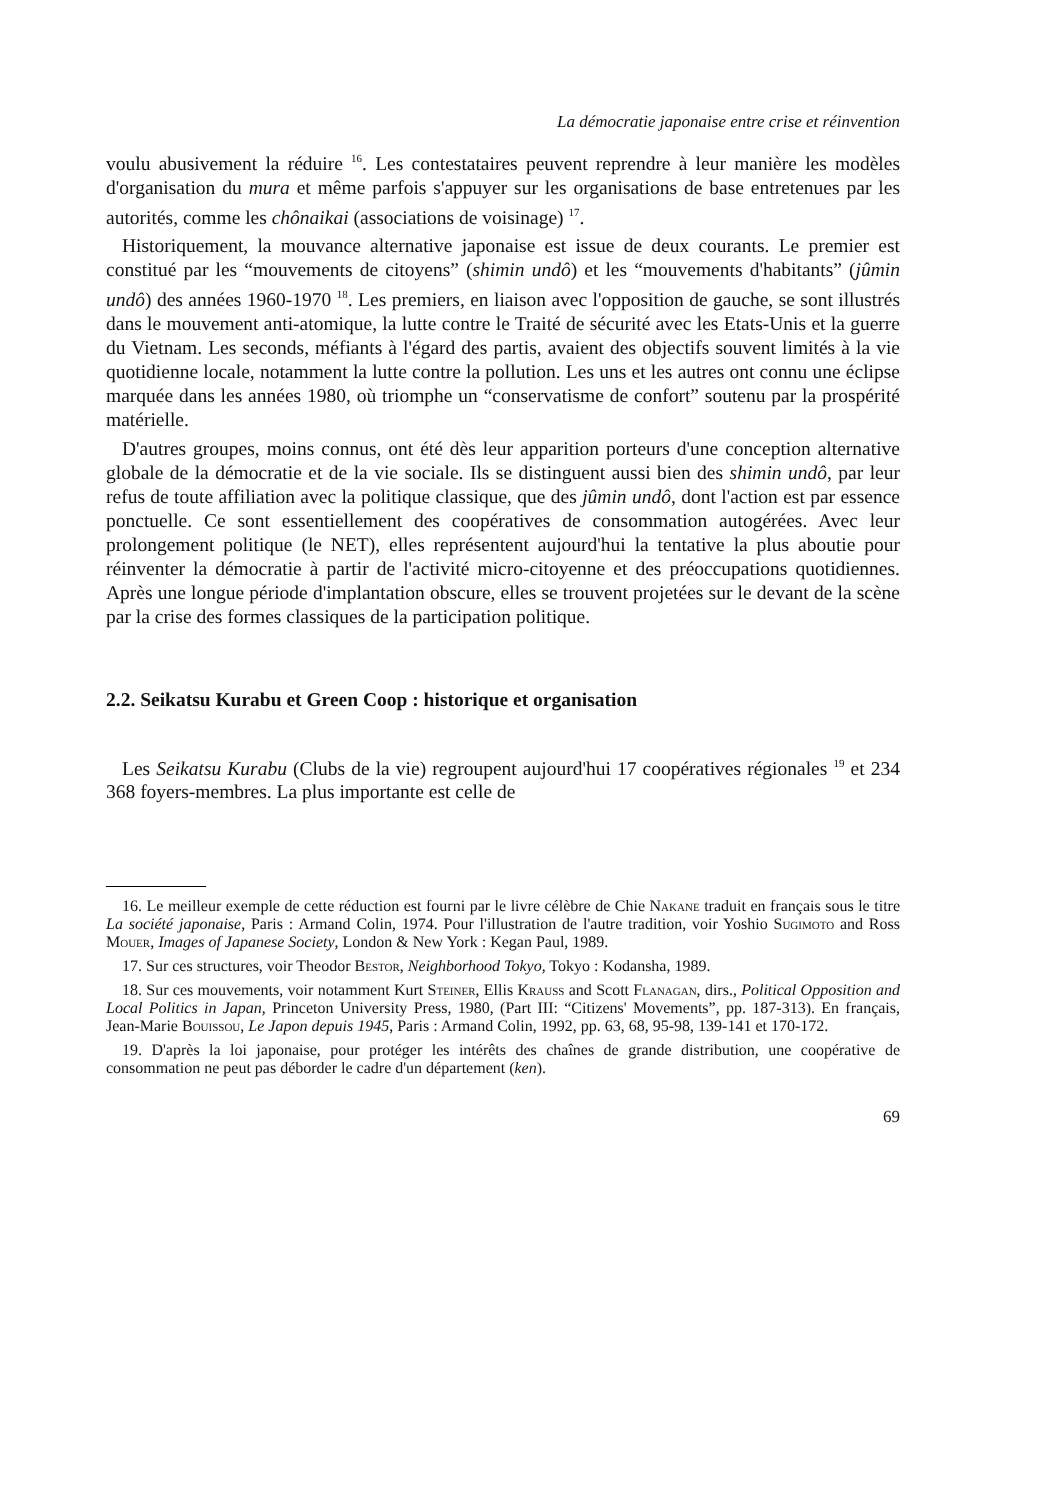La démocratie japonaise entre crise et réinvention
voulu abusivement la réduire <sup>16</sup>. Les contestataires peuvent reprendre à leur manière les modèles d'organisation du mura et même parfois s'appuyer sur les organisations de base entretenues par les autorités, comme les chônaikai (associations de voisinage) <sup>17</sup>.
Historiquement, la mouvance alternative japonaise est issue de deux courants. Le premier est constitué par les “mouvements de citoyens” (shimin undô) et les “mouvements d'habitants” (jûmin undô) des années 1960-1970 <sup>18</sup>. Les premiers, en liaison avec l'opposition de gauche, se sont illustrés dans le mouvement anti-atomique, la lutte contre le Traité de sécurité avec les Etats-Unis et la guerre du Vietnam. Les seconds, méfiants à l'égard des partis, avaient des objectifs souvent limités à la vie quotidienne locale, notamment la lutte contre la pollution. Les uns et les autres ont connu une éclipse marquée dans les années 1980, où triomphe un “conservatisme de confort” soutenu par la prospérité matérielle.
D'autres groupes, moins connus, ont été dès leur apparition porteurs d'une conception alternative globale de la démocratie et de la vie sociale. Ils se distinguent aussi bien des shimin undô, par leur refus de toute affiliation avec la politique classique, que des jûmin undô, dont l'action est par essence ponctuelle. Ce sont essentiellement des coopératives de consommation autogérées. Avec leur prolongement politique (le NET), elles représentent aujourd'hui la tentative la plus aboutie pour réinventer la démocratie à partir de l'activité micro-citoyenne et des préoccupations quotidiennes. Après une longue période d'implantation obscure, elles se trouvent projetées sur le devant de la scène par la crise des formes classiques de la participation politique.
2.2. Seikatsu Kurabu et Green Coop : historique et organisation
Les Seikatsu Kurabu (Clubs de la vie) regroupent aujourd'hui 17 coopératives régionales <sup>19</sup> et 234 368 foyers-membres. La plus importante est celle de
16. Le meilleur exemple de cette réduction est fourni par le livre célèbre de Chie Nakane traduit en français sous le titre La société japonaise, Paris : Armand Colin, 1974. Pour l'illustration de l'autre tradition, voir Yoshio Sugimoto and Ross Mouer, Images of Japanese Society, London & New York : Kegan Paul, 1989.
17. Sur ces structures, voir Theodor Bestor, Neighborhood Tokyo, Tokyo : Kodansha, 1989.
18. Sur ces mouvements, voir notamment Kurt Steiner, Ellis Krauss and Scott Flanagan, dirs., Political Opposition and Local Politics in Japan, Princeton University Press, 1980, (Part III: “Citizens' Movements”, pp. 187-313). En français, Jean-Marie Bouissou, Le Japon depuis 1945, Paris : Armand Colin, 1992, pp. 63, 68, 95-98, 139-141 et 170-172.
19. D'après la loi japonaise, pour protéger les intérêts des chaînes de grande distribution, une coopérative de consommation ne peut pas déborder le cadre d'un département (ken).
69